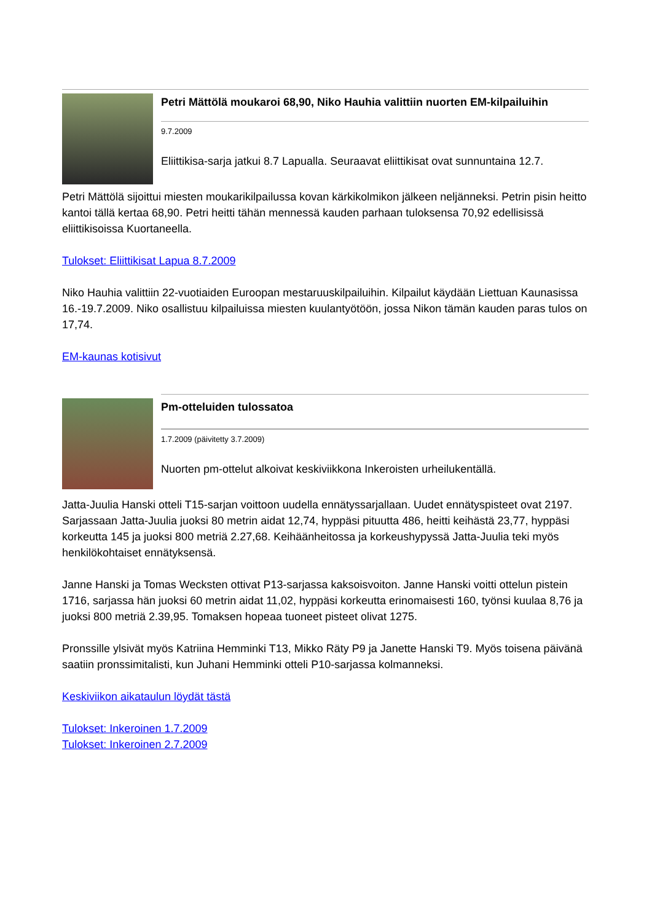Petri Mättölä moukaroi 68,90, Niko Hauhia valittiin nuorten EM-kilpailuihin
9.7.2009
Eliittikisa-sarja jatkui 8.7 Lapualla. Seuraavat eliittikisat ovat sunnuntaina 12.7.
Petri Mättölä sijoittui miesten moukarikilpailussa kovan kärkikolmikon jälkeen neljänneksi. Petrin pisin heitto kantoi tällä kertaa 68,90. Petri heitti tähän mennessä kauden parhaan tuloksensa 70,92 edellisissä eliittikisoissa Kuortaneella.
Tulokset: Eliittikisat Lapua 8.7.2009
Niko Hauhia valittiin 22-vuotiaiden Euroopan mestaruuskilpailuihin. Kilpailut käydään Liettuan Kaunasissa 16.-19.7.2009. Niko osallistuu kilpailuissa miesten kuulantyötöön, jossa Nikon tämän kauden paras tulos on 17,74.
EM-kaunas kotisivut
Pm-otteluiden tulossatoa
1.7.2009 (päivitetty 3.7.2009)
Nuorten pm-ottelut alkoivat keskiviikkona Inkeroisten urheilukentällä.
Jatta-Juulia Hanski otteli T15-sarjan voittoon uudella ennätyssarjallaan. Uudet ennätyspisteet ovat 2197. Sarjassaan Jatta-Juulia juoksi 80 metrin aidat 12,74, hyppäsi pituutta 486, heitti keihästä 23,77, hyppäsi korkeutta 145 ja juoksi 800 metriä 2.27,68. Keihäänheitossa ja korkeushypyssä Jatta-Juulia teki myös henkilökohtaiset ennätyksensä.
Janne Hanski ja Tomas Wecksten ottivat P13-sarjassa kaksoisvoiton. Janne Hanski voitti ottelun pistein 1716, sarjassa hän juoksi 60 metrin aidat 11,02, hyppäsi korkeutta erinomaisesti 160, työnsi kuulaa 8,76 ja juoksi 800 metriä 2.39,95. Tomaksen hopeaa tuoneet pisteet olivat 1275.
Pronssille ylsivät myös Katriina Hemminki T13, Mikko Räty P9 ja Janette Hanski T9. Myös toisena päivänä saatiin pronssimitalisti, kun Juhani Hemminki otteli P10-sarjassa kolmanneksi.
Keskiviikon aikataulun löydät tästä
Tulokset: Inkeroinen 1.7.2009
Tulokset: Inkeroinen 2.7.2009